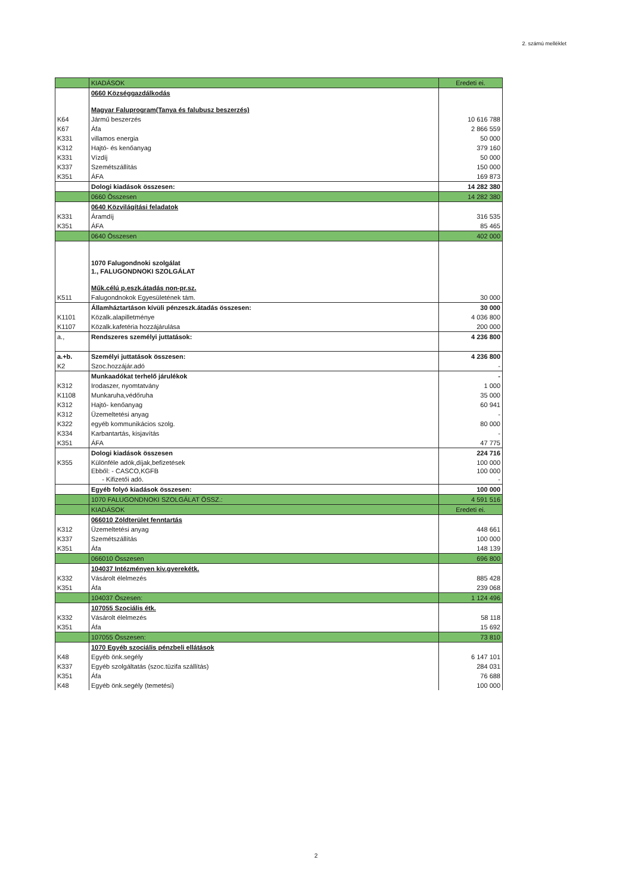2. számú melléklet
| | KIADÁSOK | Eredeti ei. |
| | 0660 Községgazdálkodás Magyar Faluprogram(Tanya és falubusz beszerzés) | |
| K64 | Jármű beszerzés | 10 616 788 |
| K67 | Áfa | 2 866 559 |
| K331 | villamos energia | 50 000 |
| K312 | Hajtó- és kenőanyag | 379 160 |
| K331 | Vízdíj | 50 000 |
| K337 | Szemétszállítás | 150 000 |
| K351 | ÁFA | 169 873 |
| | Dologi kiadások összesen: | 14 282 380 |
| | 0660 Összesen | 14 282 380 |
| | 0640 Közvilágítási feladatok | |
| K331 | Áramdíj | 316 535 |
| K351 | ÁFA | 85 465 |
| | 0640 Összesen | 402 000 |
| | 1070 Falugondnoki szolgálat 1., FALUGONDNOKI SZOLGÁLAT Műk.célú p.eszk.átadás non-pr.sz. | |
| K511 | Falugondnokok Egyesületének tám. | 30 000 |
| | Államháztartáson kívüli pénzeszk.átadás összesen: | 30 000 |
| K1101 | Közalk.alapilletménye | 4 036 800 |
| K1107 | Közalk.kafetéria hozzájárulása | 200 000 |
| a., | Rendszeres személyi juttatások: | 4 236 800 |
| a.+b. | Személyi juttatások összesen: | 4 236 800 |
| K2 | Szoc.hozzájár.adó | - |
| | Munkaadókat terhelő járulékok | - |
| K312 | Irodaszer, nyomtatvány | 1 000 |
| K1108 | Munkaruha,védőruha | 35 000 |
| K312 | Hajtó- kenőanyag | 60 941 |
| K312 | Üzemeltetési anyag | - |
| K322 | egyéb kommunikácios szolg. | 80 000 |
| K334 | Karbantartás, kisjavítás | - |
| K351 | ÁFA | 47 775 |
| | Dologi kiadások összesen | 224 716 |
| K355 | Különféle adók,díjak,befizetések Ebből: - CASCO,KGFB - Kifizetői adó. | 100 000 100 000 - |
| | Egyéb folyó kiadások összesen: | 100 000 |
| | 1070 FALUGONDNOKI SZOLGÁLAT ÖSSZ.: | 4 591 516 |
| | KIADÁSOK | Eredeti ei. |
| | 066010 Zöldterület fenntartás | |
| K312 | Üzemeltetési anyag | 448 661 |
| K337 | Szemétszállítás | 100 000 |
| K351 | Áfa | 148 139 |
| | 066010 Összesen | 696 800 |
| | 104037 Intézményen kiv.gyerekétk. | |
| K332 | Vásárolt élelmezés | 885 428 |
| K351 | Áfa | 239 068 |
| | 104037 Öszesen: | 1 124 496 |
| | 107055 Szociális étk. | |
| K332 | Vásárolt élelmezés | 58 118 |
| K351 | Áfa | 15 692 |
| | 107055 Összesen: | 73 810 |
| | 1070 Egyéb szociális pénzbeli ellátások | |
| K48 | Egyéb önk.segély | 6 147 101 |
| K337 | Egyéb szolgáltatás (szoc.tüzifa szállítás) | 284 031 |
| K351 | Áfa | 76 688 |
| K48 | Egyéb önk.segély (temetési) | 100 000 |
2